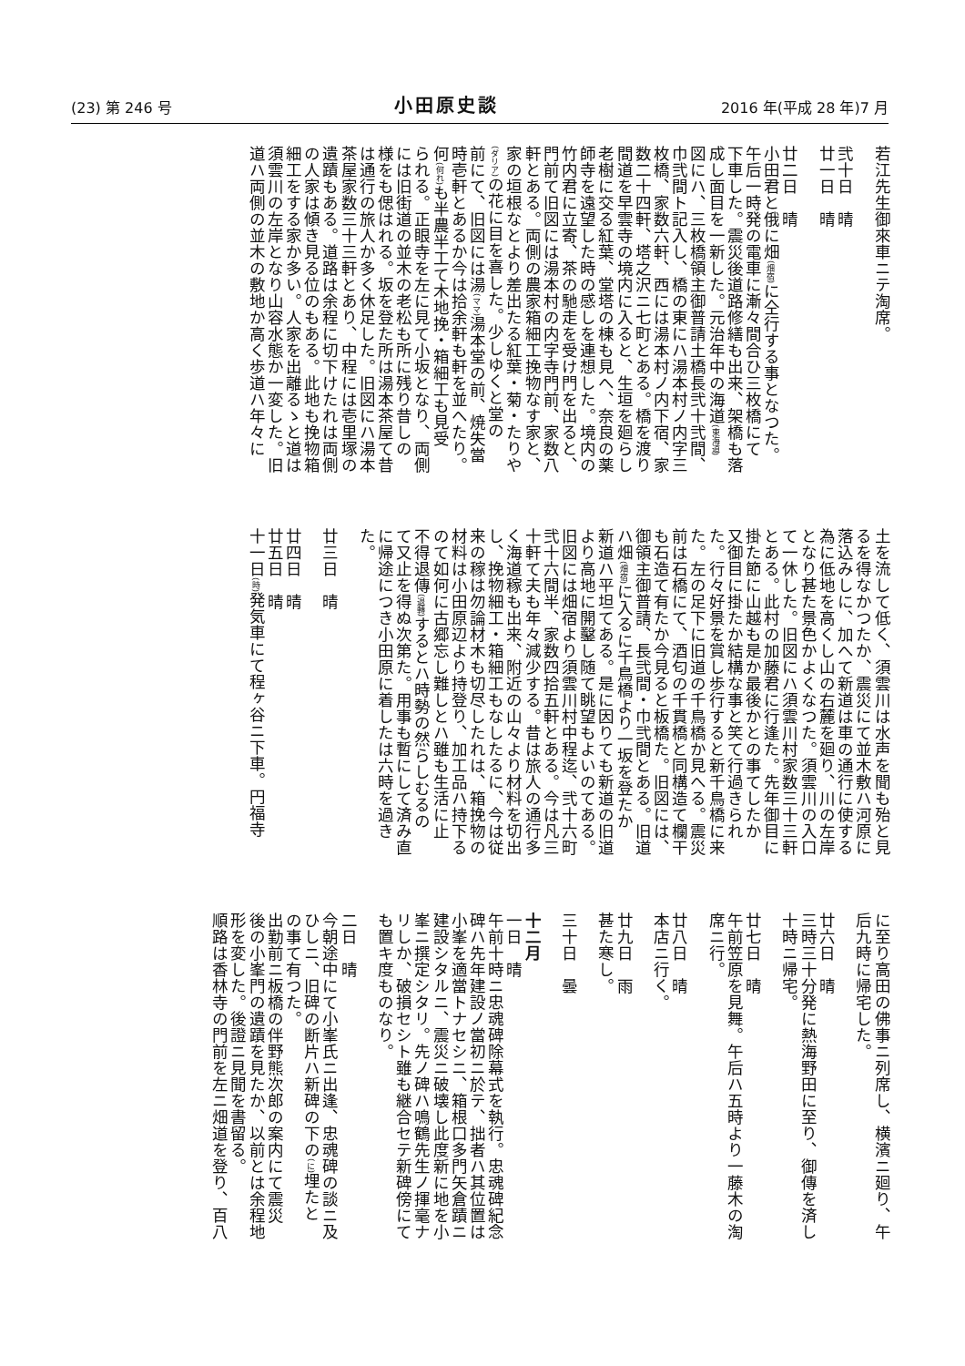(23) 第 246 号 小田原史談 2016 年(平成 28 年)7 月
若江先生御來車ニテ淘席。
　
弐十日　晴
廿一日　晴
　
廿二日　晴
小田君と俄に畑(畑宿) に仝行する事となつた。
午后一時発の電車に漸々間合ひ三枚橋にて
下車した。震災後道路修繕も出来、架橋も落
成し面目を一新した。元治年中の海道(東海道)
図にハ、三枚橋領主御普請土橋長弐十弐間、
巾弐間ト記入し、橋の東にハ湯本村ノ内字三
枚橋、家数六軒、西には湯本村ノ内下宿、家
数二十四軒、塔之沢ニ七町とある。橋を渡り
間道を早雲寺の境内に入ると、生垣を廻らし
老樹に交る紅葉、堂塔の棟も見へ、奈良の薬
師寺を遠望した時の感しを連想した。境内の
竹内君に立寄、茶の馳走を受け門を出ると、
門前て旧図には湯本村の内字寺門前、家数八
軒とある。両側の農家箱細工挽物なす家と、
家の垣根なとより差出たる紅葉・菊・たりや
(ダリア) の花に目を喜した。少しゆくと堂の
前にて、旧図には湯(ママ) 湯本堂の前、焼失當
時壱軒とあるか今は拾余軒も軒を並へたり。
何(何れ) も半農半工て木地挽・箱細工も見受
られる。正眼寺を左に見て小坂となり、両側
には旧街道の並木の老松も所に残り昔しの
様をも偲はれる。坂を登た所は湯本茶屋て昔
は通行の旅人か多く休足した。旧図にハ湯本
茶屋家数三十三軒とあり、中程には壱里塚の
遺蹟もある。道路は余程に切下けたれは両側
の人家は傾き見る位のもある。此地も挽物箱
細工をする家か多い。人家を出離るゝと道は
須雲川の左岸となり山容水態か一変した。旧
道ハ両側の並木の敷地か高く歩道ハ年々に
土を流して低く、須雲川は水声を聞も殆と見
るを得なかつたか、震災にて並木敷ハ河原に
落込みしに、加へて新道は車の通行に使する
為に低地を高くし山の右麓を廻り、川の左岸
となり甚た景色かよくなつた。須雲川の入口
て一休した。旧図にハ須雲川村家数三十三軒
とある。此村の加藤君に行逢た。先年御目に
掛た節に山越も是か最後かとの事てしたか
又御目に掛たか結構な事と笑て行過きられ
た。行々好景を賞し歩行すると新千鳥橋に来
た。左の足下に旧道の千鳥橋か見へる。震災
前は石橋にて、酒匂の千貫橋と同構造て欄干
も石造て有たか今見ると板橋た。旧図には、
御領主御普請、長弐間・巾弐間とある。旧道
ハ畑(畑宿) に入るに千鳥橋より一坂を登たか
新道ハ平坦てある。是に因りても新道の旧道
より高地に開鑿し随て眺望もよいのてある。
旧図には畑宿より須雲川村中程迄、弐十六町
弐十六間半、家数四拾五軒とある。今は凡三
十軒て夫も年々減少する。昔は旅人の通行多
く海道稼も出来、附近の山々より材料を切出
し、挽物細工・箱細工もなしたるに、今は従
来の稼は勿論材木も切尽したれは、箱挽物の
材料は小田原辺より持登り、加工品ハ持下る
のて如何に古郷忘し難しとハ雖も生活に止
不得退傳(退轉) するとハ時勢の然らしむるの
て又止を得ぬ次第た。用事も暫にして済み直
に帰途につき小田原に着したは六時を過き
た。
　
廿三日　晴
　
廿四日　晴
廿五日　晴
十一日(時) 発気車にて程ヶ谷ニ下車。円福寺
に至り高田の佛事ニ列席し、横濱ニ廻り、午
后九時に帰宅した。
　
廿六日　晴
三時三十分発に熱海野田に至り、御傳を済し
十時ニ帰宅。
　
廿七日　晴
午前笠原を見舞。午后ハ五時より一藤木の淘
席ニ行。
　
廿八日　晴
本店ニ行く。
　
廿九日　雨
甚た寒し。
　
三十日　曇
　
十二月
一日　晴
午前十時ニ忠魂碑除幕式を執行。忠魂碑紀念
碑ハ先年建設ノ當初ニ於テ、拙者ハ其位置は
小峯を適當トナセシニ、箱根口多門矢倉蹟ニ
建設シタルニ、震災ニ破壊し此度新に地を小
峯ニ撰定シタリ。先ノ碑ハ鳴鶴先生ノ揮毫ナ
リしか、破損セシト雖も継合セテ新碑傍にて
も置キ度ものなり。
　
二日　晴
今朝途中にて小峯氏ニ出逢、忠魂碑の談ニ及
ひしニ、旧碑の断片ハ新碑の下の(に) 埋たと
の事て有つた。
出勤前ニ板橋の伴野熊次郎の案内にて震災
後の小峯門の遺蹟を見たか、以前とは余程地
形を変した。後證ニ見聞を書留る。
順路は香林寺の門前を左ニ畑道を登り、百八